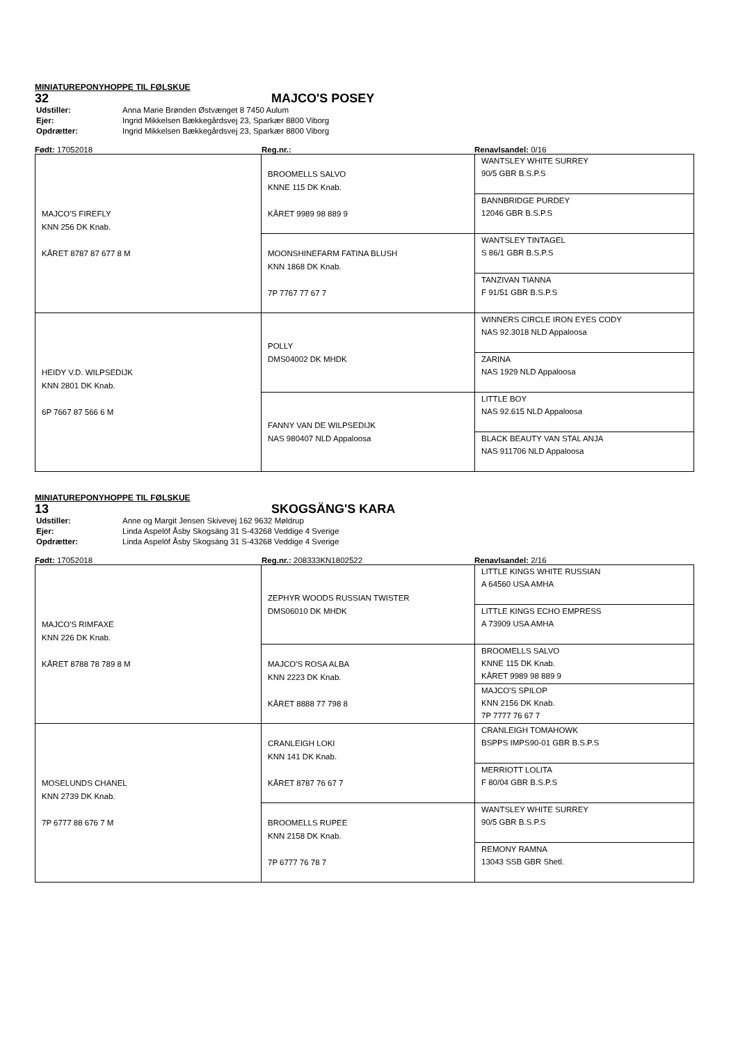MINIATUREPONYHOPPE TIL FØLSKUE
32 MAJCO'S POSEY
| Udstiller: | Anna Marie Brønden Østvænget 8 7450 Aulum |
| Ejer: | Ingrid Mikkelsen Bækkegårdsvej 23, Sparkær 8800 Viborg |
| Opdrætter: | Ingrid Mikkelsen Bækkegårdsvej 23, Sparkær 8800 Viborg |
Født: 17052018 Reg.nr.: Renavlsandel: 0/16
| MAJCO'S FIREFLY KNN 256 DK Knab. KÅRET 8787 87 677 8 M | BROOMELLS SALVO KNNE 115 DK Knab. KÅRET 9989 98 889 9 | WANTSLEY WHITE SURREY 90/5 GBR B.S.P.S |
| | | BANNBRIDGE PURDEY 12046 GBR B.S.P.S |
| | MOONSHINEFARM FATINA BLUSH KNN 1868 DK Knab. 7P 7767 77 67 7 | WANTSLEY TINTAGEL S 86/1 GBR B.S.P.S |
| | | TANZIVAN TIANNA F 91/51 GBR B.S.P.S |
| HEIDY V.D. WILPSEDIJK KNN 2801 DK Knab. 6P 7667 87 566 6 M | POLLY DMS04002 DK MHDK | WINNERS CIRCLE IRON EYES CODY NAS 92.3018 NLD Appaloosa |
| | | ZARINA NAS 1929 NLD Appaloosa |
| | FANNY VAN DE WILPSEDIJK NAS 980407 NLD Appaloosa | LITTLE BOY NAS 92.615 NLD Appaloosa |
| | | BLACK BEAUTY VAN STAL ANJA NAS 911706 NLD Appaloosa |
MINIATUREPONYHOPPE TIL FØLSKUE
13 SKOGSÄNG'S KARA
| Udstiller: | Anne og Margit Jensen Skivevej 162 9632 Møldrup |
| Ejer: | Linda Aspelöf Åsby Skogsäng 31 S-43268 Veddige 4 Sverige |
| Opdrætter: | Linda Aspelöf Åsby Skogsäng 31 S-43268 Veddige 4 Sverige |
Født: 17052018 Reg.nr.: 208333KN1802522 Renavlsandel: 2/16
| MAJCO'S RIMFAXE KNN 226 DK Knab. KÅRET 8788 78 789 8 M | ZEPHYR WOODS RUSSIAN TWISTER DMS06010 DK MHDK | LITTLE KINGS WHITE RUSSIAN A 64560 USA AMHA |
| | | LITTLE KINGS ECHO EMPRESS A 73909 USA AMHA |
| | MAJCO'S ROSA ALBA KNN 2223 DK Knab. KÅRET 8888 77 798 8 | BROOMELLS SALVO KNNE 115 DK Knab. KÅRET 9989 98 889 9 |
| | | MAJCO'S SPILOP KNN 2156 DK Knab. 7P 7777 76 67 7 |
| MOSELUNDS CHANEL KNN 2739 DK Knab. 7P 6777 88 676 7 M | CRANLEIGH LOKI KNN 141 DK Knab. KÅRET 8787 76 67 7 | CRANLEIGH TOMAHOWK BSPPS IMPS90-01 GBR B.S.P.S |
| | | MERRIOTT LOLITA F 80/04 GBR B.S.P.S |
| | BROOMELLS RUPEE KNN 2158 DK Knab. 7P 6777 76 78 7 | WANTSLEY WHITE SURREY 90/5 GBR B.S.P.S |
| | | REMONY RAMNA 13043 SSB GBR Shetl. |